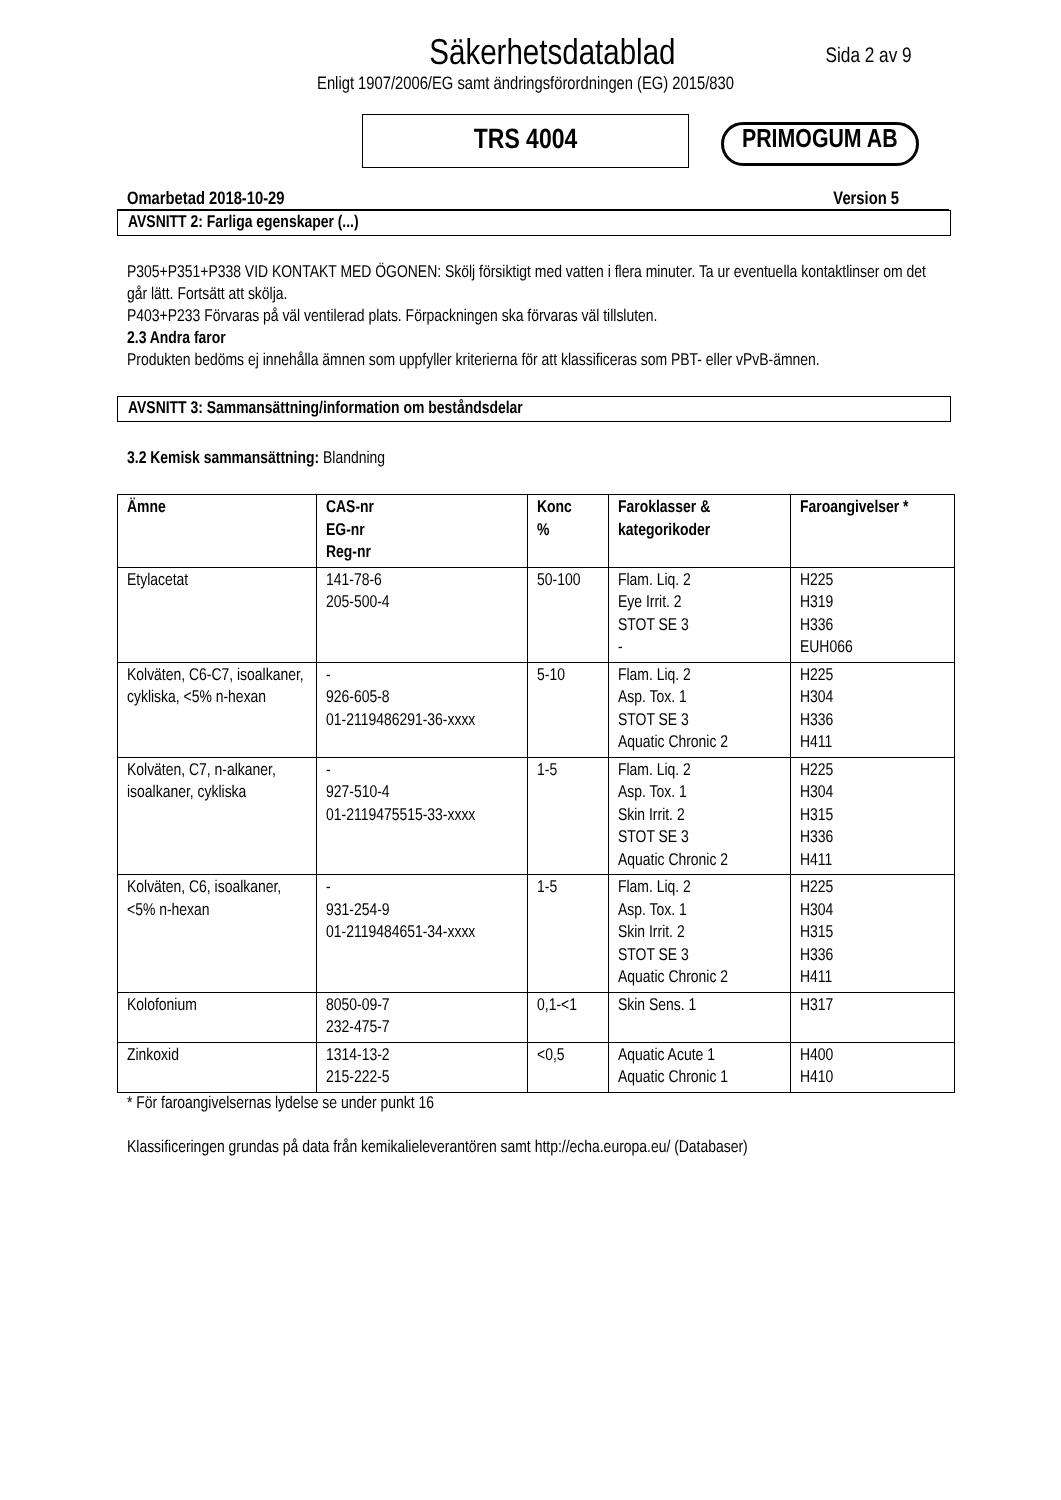Säkerhetsdatablad
Sida 2 av 9
Enligt 1907/2006/EG samt ändringsförordningen (EG) 2015/830
TRS 4004
PRIMOGUM AB
Omarbetad 2018-10-29 Version 5
AVSNITT 2: Farliga egenskaper (...)
P305+P351+P338 VID KONTAKT MED ÖGONEN: Skölj försiktigt med vatten i flera minuter. Ta ur eventuella kontaktlinser om det går lätt. Fortsätt att skölja.
P403+P233 Förvaras på väl ventilerad plats. Förpackningen ska förvaras väl tillsluten.
2.3 Andra faror
Produkten bedöms ej innehålla ämnen som uppfyller kriterierna för att klassificeras som PBT- eller vPvB-ämnen.
AVSNITT 3: Sammansättning/information om beståndsdelar
3.2 Kemisk sammansättning: Blandning
| Ämne | CAS-nr EG-nr Reg-nr | Konc % | Faroklasser & kategorikoder | Faroangivelser * |
| --- | --- | --- | --- | --- |
| Etylacetat | 141-78-6 205-500-4 | 50-100 | Flam. Liq. 2 Eye Irrit. 2 STOT SE 3 - | H225 H319 H336 EUH066 |
| Kolväten, C6-C7, isoalkaner, cykliska, <5% n-hexan | - 926-605-8 01-2119486291-36-xxxx | 5-10 | Flam. Liq. 2 Asp. Tox. 1 STOT SE 3 Aquatic Chronic 2 | H225 H304 H336 H411 |
| Kolväten, C7, n-alkaner, isoalkaner, cykliska | - 927-510-4 01-2119475515-33-xxxx | 1-5 | Flam. Liq. 2 Asp. Tox. 1 Skin Irrit. 2 STOT SE 3 Aquatic Chronic 2 | H225 H304 H315 H336 H411 |
| Kolväten, C6, isoalkaner, <5% n-hexan | - 931-254-9 01-2119484651-34-xxxx | 1-5 | Flam. Liq. 2 Asp. Tox. 1 Skin Irrit. 2 STOT SE 3 Aquatic Chronic 2 | H225 H304 H315 H336 H411 |
| Kolofonium | 8050-09-7 232-475-7 | 0,1-<1 | Skin Sens. 1 | H317 |
| Zinkoxid | 1314-13-2 215-222-5 | <0,5 | Aquatic Acute 1 Aquatic Chronic 1 | H400 H410 |
* För faroangivelsernas lydelse se under punkt 16
Klassificeringen grundas på data från kemikalieleverantören samt http://echa.europa.eu/ (Databaser)